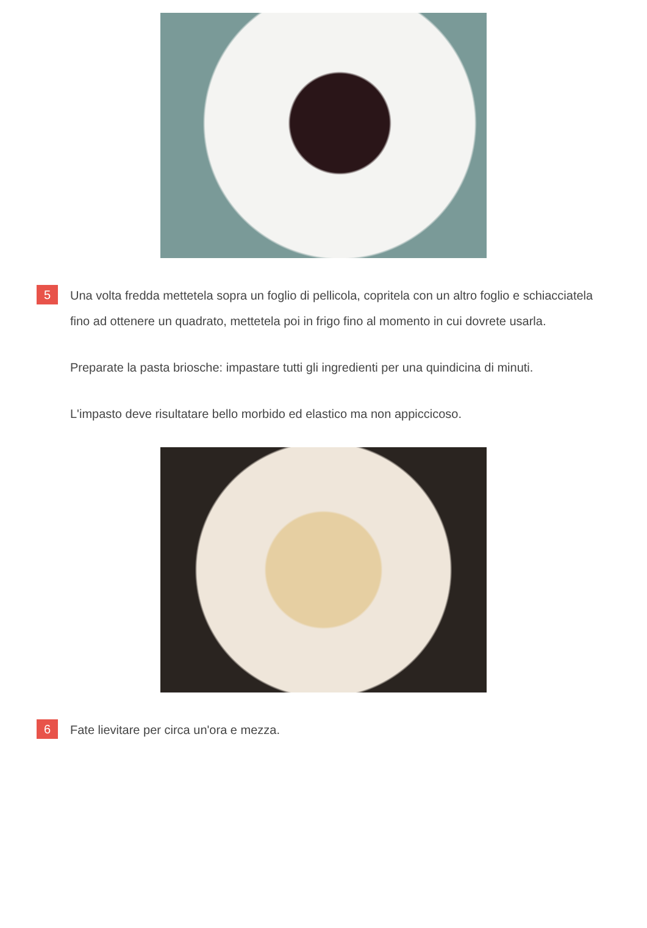5
Una volta fredda mettetela sopra un foglio di pellicola, copritela con un altro foglio e schiacciatela fino ad ottenere un quadrato, mettetela poi in frigo fino al momento in cui dovrete usarla.
Preparate la pasta briosche: impastare tutti gli ingredienti per una quindicina di minuti.
L'impasto deve risultatare bello morbido ed elastico ma non appiccicoso.
6
Fate lievitare per circa un'ora e mezza.